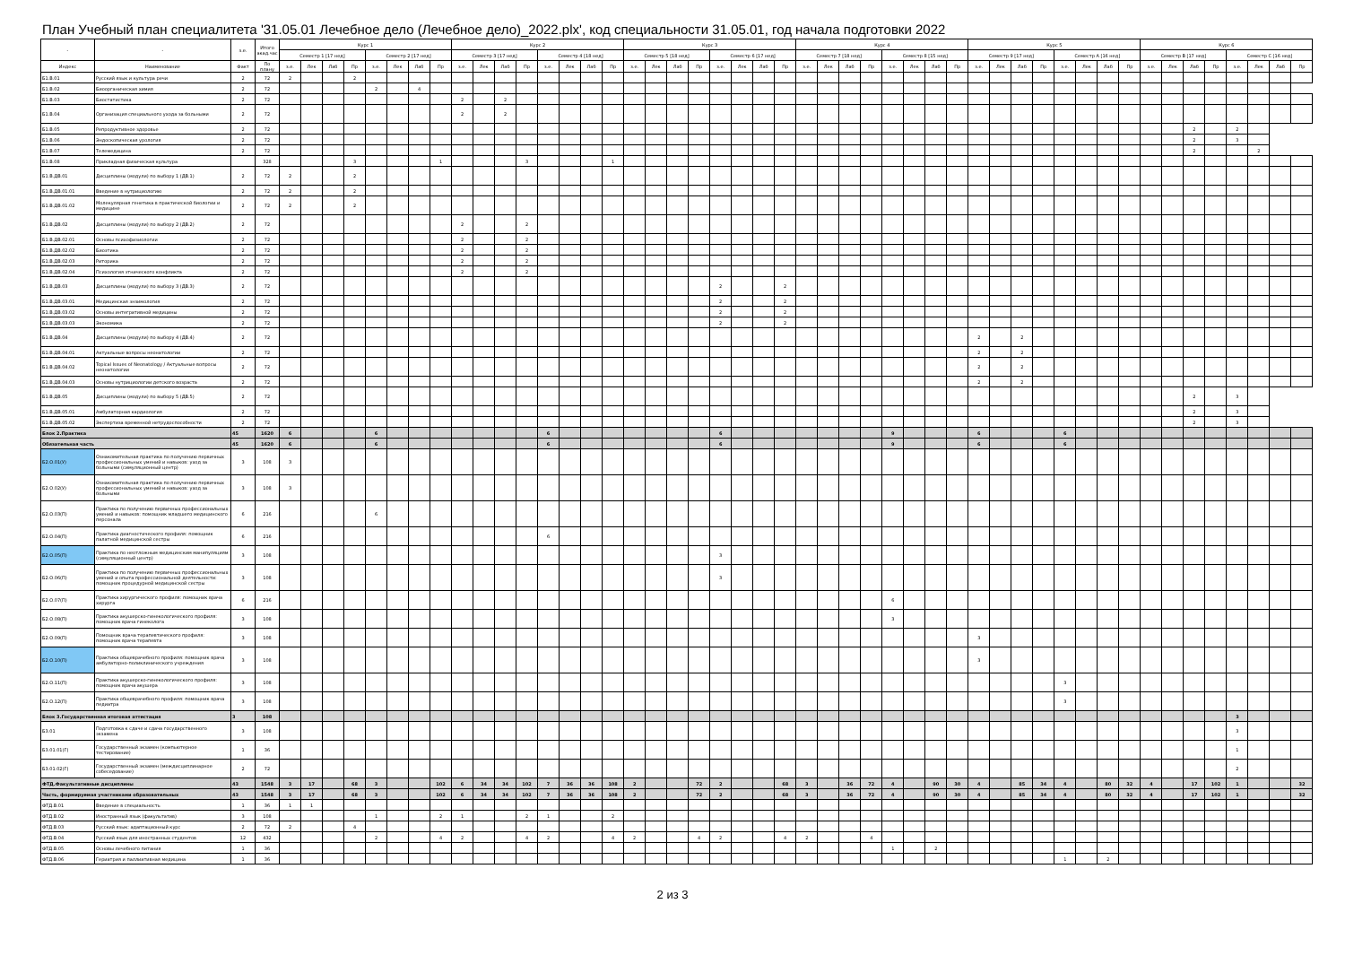План Учебный план специалитета '31.05.01 Лечебное дело (Лечебное дело)_2022.plx', код специальности 31.05.01, год начала подготовки 2022
| - | - | з.е. | Итого акад.час | Курс 1 | | | | | | | | Курс 2 | | | | | | | | Курс 3 | | | | | | | | Курс 4 | | | | | | | | Курс 5 | | | | | | | | Курс 6 | | | | | | | | | |
| --- | --- | --- | --- | --- | --- | --- | --- | --- | --- | --- | --- | --- | --- | --- | --- | --- | --- | --- | --- | --- | --- | --- | --- | --- | --- | --- | --- | --- | --- | --- | --- | --- | --- | --- | --- | --- | --- | --- | --- | --- | --- | --- | --- | --- | --- | --- | --- | --- | --- | --- | --- | --- | --- |
| | | | | Семестр 1 [17 нед] | | | | Семестр 2 [17 нед] | | | | Семестр 3 [17 нед] | | | | Семестр 4 [18 нед] | | | | Семестр 5 [18 нед] | | | | Семестр 6 [17 нед] | | | | Семестр 7 [18 нед] | | | | Семестр 8 [15 нед] | | | | Семестр 9 [17 нед] | | | | Семестр А [16 нед] | | | | Семестр В [17 нед] | | | | Семестр С [16 нед] | | | | | |
| Индекс | Наименование | Факт | По плану | з.е. | Лек | Лаб | Пр | з.е. | Лек | Лаб | Пр | з.е. | Лек | Лаб | Пр | з.е. | Лек | Лаб | Пр | з.е. | Лек | Лаб | Пр | з.е. | Лек | Лаб | Пр | з.е. | Лек | Лаб | Пр | з.е. | Лек | Лаб | Пр | з.е. | Лек | Лаб | Пр | з.е. | Лек | Лаб | Пр | з.е. | Лек | Лаб | Пр | з.е. | Лек | Лаб | Пр | | |
| Б1.В.01 | Русский язык и культура речи | 2 | 72 | 2 | | | 2 | | | | | | | | | | | | | | | | | | | | | | | | | | | | | | | | | | | | | | | | | | | | | | |
| Б1.В.02 | Биоорганическая химия | 2 | 72 | | | | | 2 | | 4 | | | | | | | | | | | | | | | | | | | | | | | | | | | | | | | | | | | | | | | | | | | |
| Б1.В.03 | Биостатистика | 2 | 72 | | | | | | | | | 2 | | 2 | | | | | | | | | | | | | | | | | | | | | | | | | | | | | | | | | | | | | | | |
| Б1.В.04 | Организация специального ухода за больными | 2 | 72 | | | | | | | | | 2 | | 2 | | | | | | | | | | | | | | | | | | | | | | | | | | | | | | | | | | | | | | | |
| Б1.В.05 | Репродуктивное здоровье | 2 | 72 | | | | | | | | | | | | | | | | | | | | | | | | | | | | | | | | | | | | | | | | | | | 2 | | 2 | | | | | |
| Б1.В.06 | Эндоскопическая урология | 2 | 72 | | | | | | | | | | | | | | | | | | | | | | | | | | | | | | | | | | | | | | | | | | | 2 | | 3 | | | | | |
| Б1.В.07 | Телемедицина | 2 | 72 | | | | | | | | | | | | | | | | | | | | | | | | | | | | | | | | | | | | | | | | | | | 2 | | | 2 | | | | |
| Б1.В.08 | Прикладная физическая культура | | 328 | | | | 3 | | | | 1 | | | | 3 | | | | 1 | | | | | | | | | | | | | | | | | | | | | | | | | | | | | | | | | | |
| Б1.В.ДВ.01 | Дисциплины (модули) по выбору 1 (ДВ.1) | 2 | 72 | 2 | | | 2 | | | | | | | | | | | | | | | | | | | | | | | | | | | | | | | | | | | | | | | | | | | | | | |
| Б1.В.ДВ.01.01 | Введение в нутрициологию | 2 | 72 | 2 | | | 2 | | | | | | | | | | | | | | | | | | | | | | | | | | | | | | | | | | | | | | | | | | | | | | |
| Б1.В.ДВ.01.02 | Молекулярная генетика в практической биологии и медицине | 2 | 72 | 2 | | | 2 | | | | | | | | | | | | | | | | | | | | | | | | | | | | | | | | | | | | | | | | | | | | | | |
| Б1.В.ДВ.02 | Дисциплины (модули) по выбору 2 (ДВ.2) | 2 | 72 | | | | | | | | | 2 | | | 2 | | | | | | | | | | | | | | | | | | | | | | | | | | | | | | | | | | | | | | |
| Б1.В.ДВ.02.01 | Основы психофизиологии | 2 | 72 | | | | | | | | | 2 | | | 2 | | | | | | | | | | | | | | | | | | | | | | | | | | | | | | | | | | | | | | |
| Б1.В.ДВ.02.02 | Биоэтика | 2 | 72 | | | | | | | | | 2 | | | 2 | | | | | | | | | | | | | | | | | | | | | | | | | | | | | | | | | | | | | | |
| Б1.В.ДВ.02.03 | Риторика | 2 | 72 | | | | | | | | | 2 | | | 2 | | | | | | | | | | | | | | | | | | | | | | | | | | | | | | | | | | | | | | |
| Б1.В.ДВ.02.04 | Психология этнического конфликта | 2 | 72 | | | | | | | | | 2 | | | 2 | | | | | | | | | | | | | | | | | | | | | | | | | | | | | | | | | | | | | | |
| Б1.В.ДВ.03 | Дисциплины (модули) по выбору 3 (ДВ.3) | 2 | 72 | | | | | | | | | | | | | | | | | | | | | 2 | | | 2 | | | | | | | | | | | | | | | | | | | | | | | | | | |
| Б1.В.ДВ.03.01 | Медицинская энзимология | 2 | 72 | | | | | | | | | | | | | | | | | | | | | 2 | | | 2 | | | | | | | | | | | | | | | | | | | | | | | | | | |
| Б1.В.ДВ.03.02 | Основы интегративной медицины | 2 | 72 | | | | | | | | | | | | | | | | | | | | | 2 | | | 2 | | | | | | | | | | | | | | | | | | | | | | | | | | |
| Б1.В.ДВ.03.03 | Экономика | 2 | 72 | | | | | | | | | | | | | | | | | | | | | 2 | | | 2 | | | | | | | | | | | | | | | | | | | | | | | | | | |
| Б1.В.ДВ.04 | Дисциплины (модули) по выбору 4 (ДВ.4) | 2 | 72 | | | | | | | | | | | | | | | | | | | | | | | | | | | | | | | | | 2 | | 2 | | | | | | | | | | | | | | | |
| Б1.В.ДВ.04.01 | Актуальные вопросы неонатологии | 2 | 72 | | | | | | | | | | | | | | | | | | | | | | | | | | | | | | | | | 2 | | 2 | | | | | | | | | | | | | | | |
| Б1.В.ДВ.04.02 | Topical Issues of Neonatology / Актуальные вопросы неонатологии | 2 | 72 | | | | | | | | | | | | | | | | | | | | | | | | | | | | | | | | | 2 | | 2 | | | | | | | | | | | | | | | |
| Б1.В.ДВ.04.03 | Основы нутрициологии детского возраста | 2 | 72 | | | | | | | | | | | | | | | | | | | | | | | | | | | | | | | | | 2 | | 2 | | | | | | | | | | | | | | | |
| Б1.В.ДВ.05 | Дисциплины (модули) по выбору 5 (ДВ.5) | 2 | 72 | | | | | | | | | | | | | | | | | | | | | | | | | | | | | | | | | | | | | | | | | | | 2 | | 3 | | | | | |
| Б1.В.ДВ.05.01 | Амбулаторная кардиология | 2 | 72 | | | | | | | | | | | | | | | | | | | | | | | | | | | | | | | | | | | | | | | | | | | 2 | | 3 | | | | | |
| Б1.В.ДВ.05.02 | Экспертиза временной нетрудоспособности | 2 | 72 | | | | | | | | | | | | | | | | | | | | | | | | | | | | | | | | | | | | | | | | | | | 2 | | 3 | | | | | |
| Блок 2.Практика | | 45 | 1620 | 6 | | | | 6 | | | | | | | | 6 | | | | | | | | 6 | | | | | | | | 9 | | | | 6 | | | | 6 | | | | | | | | | | | | | |
| Обязательная часть | | 45 | 1620 | 6 | | | | 6 | | | | | | | | 6 | | | | | | | | 6 | | | | | | | | 9 | | | | 6 | | | | 6 | | | | | | | | | | | | | |
| Б2.О.01(У) | Ознакомительная практика по получению первичных профессиональных умений и навыков: уход за больными (симуляционный центр) | 3 | 108 | 3 | | | | | | | | | | | | | | | | | | | | | | | | | | | | | | | | | | | | | | | | | | | | | | | | | |
| Б2.О.02(У) | Ознакомительная практика по получению первичных профессиональных умений и навыков: уход за больными | 3 | 108 | 3 | | | | | | | | | | | | | | | | | | | | | | | | | | | | | | | | | | | | | | | | | | | | | | | | | |
| Б2.О.03(П) | Практика по получению первичных профессиональных умений и навыков: помощник младшего медицинского персонала | 6 | 216 | | | | | 6 | | | | | | | | | | | | | | | | | | | | | | | | | | | | | | | | | | | | | | | | | | | | | |
| Б2.О.04(П) | Практика диагностического профиля: помощник палатной медицинской сестры | 6 | 216 | | | | | | | | | | | | | 6 | | | | | | | | | | | | | | | | | | | | | | | | | | | | | | | | | | | | | |
| Б2.О.05(П) | Практика по неотложным медицинским манипуляциям (симуляционный центр) | 3 | 108 | | | | | | | | | | | | | | | | | | | | | 3 | | | | | | | | | | | | | | | | | | | | | | | | | | | | | |
| Б2.О.06(П) | Практика по получению первичных профессиональных умений и опыта профессиональной деятельности: помощник процедурной медицинской сестры | 3 | 108 | | | | | | | | | | | | | | | | | | | | | 3 | | | | | | | | | | | | | | | | | | | | | | | | | | | | | |
| Б2.О.07(П) | Практика хирургического профиля: помощник врача хирурга | 6 | 216 | | | | | | | | | | | | | | | | | | | | | | | | | | | | | 6 | | | | | | | | | | | | | | | | | | | | | |
| Б2.О.08(П) | Практика акушерско-гинекологического профиля: помощник врача гинеколога | 3 | 108 | | | | | | | | | | | | | | | | | | | | | | | | | | | | | 3 | | | | | | | | | | | | | | | | | | | | | |
| Б2.О.09(П) | Помощник врача терапевтического профиля: помощник врача терапевта | 3 | 108 | | | | | | | | | | | | | | | | | | | | | | | | | | | | | | | | | 3 | | | | | | | | | | | | | | | | | |
| Б2.О.10(П) | Практика общеврачебного профиля: помощник врача амбулаторно-поликлинического учреждения | 3 | 108 | | | | | | | | | | | | | | | | | | | | | | | | | | | | | | | | | 3 | | | | | | | | | | | | | | | | | |
| Б2.О.11(П) | Практика акушерско-гинекологического профиля: помощник врача акушера | 3 | 108 | | | | | | | | | | | | | | | | | | | | | | | | | | | | | | | | | | | | | 3 | | | | | | | | | | | | | |
| Б2.О.12(П) | Практика общеврачебного профиля: помощник врача педиатра | 3 | 108 | | | | | | | | | | | | | | | | | | | | | | | | | | | | | | | | | | | | | 3 | | | | | | | | | | | | | |
| Блок 3.Государственная итоговая аттестация | | 3 | 108 | | | | | | | | | | | | | | | | | | | | | | | | | | | | | | | | | | | | | | | | | | | | | 3 | | | | | |
| Б3.01 | Подготовка к сдаче и сдача государственного экзамена | 3 | 108 | | | | | | | | | | | | | | | | | | | | | | | | | | | | | | | | | | | | | | | | | | | | | 3 | | | | | |
| Б3.01.01(Г) | Государственный экзамен (компьютерное тестирование) | 1 | 36 | | | | | | | | | | | | | | | | | | | | | | | | | | | | | | | | | | | | | | | | | | | | | 1 | | | | | |
| Б3.01.02(Г) | Государственный экзамен (междисциплинарное собеседование) | 2 | 72 | | | | | | | | | | | | | | | | | | | | | | | | | | | | | | | | | | | | | | | | | | | | | 2 | | | | | |
| ФТД.Факультативные дисциплины | | 43 | 1548 | 3 | 17 | | 68 | 3 | | | 102 | 6 | 34 | 34 | 102 | 7 | 36 | 36 | 108 | 2 | | | 72 | 2 | | | 68 | 3 | | 36 | 72 | 4 | | 90 | 30 | 4 | | 85 | 34 | 4 | | 80 | 32 | 4 | | 17 | 102 | 1 | | | 32 | | |
| Часть, формируемая участниками образовательных | | 43 | 1548 | 3 | 17 | | 68 | 3 | | | 102 | 6 | 34 | 34 | 102 | 7 | 36 | 36 | 108 | 2 | | | 72 | 2 | | | 68 | 3 | | 36 | 72 | 4 | | 90 | 30 | 4 | | 85 | 34 | 4 | | 80 | 32 | 4 | | 17 | 102 | 1 | | | 32 | | |
| ФТД.В.01 | Введение в специальность | 1 | 36 | 1 | 1 | | | | | | | | | | | | | | | | | | | | | | | | | | | | | | | | | | | | | | | | | | | | | | | | |
| ФТД.В.02 | Иностранный язык (факультатив) | 3 | 108 | | | | | 1 | | | 2 | 1 | | | 2 | 1 | | | 2 | | | | | | | | | | | | | | | | | | | | | | | | | | | | | | | | | | |
| ФТД.В.03 | Русский язык: адаптационный курс | 2 | 72 | 2 | | | 4 | | | | | | | | | | | | | | | | | | | | | | | | | | | | | | | | | | | | | | | | | | | | | | |
| ФТД.В.04 | Русский язык для иностранных студентов | 12 | 432 | | | | | 2 | | | 4 | 2 | | | 4 | 2 | | | 4 | 2 | | | 4 | 2 | | | 4 | 2 | | | 4 | | | | | | | | | | | | | | | | | | | | | | |
| ФТД.В.05 | Основы лечебного питания | 1 | 36 | | | | | | | | | | | | | | | | | | | | | | | | | | | | | 1 | | 2 | | | | | | | | | | | | | | | | | | | |
| ФТД.В.06 | Гериатрия и паллиативная медицина | 1 | 36 | | | | | | | | | | | | | | | | | | | | | | | | | | | | | | | | | | | | | 1 | | 2 | | | | | | | | | | | |
2 из 3